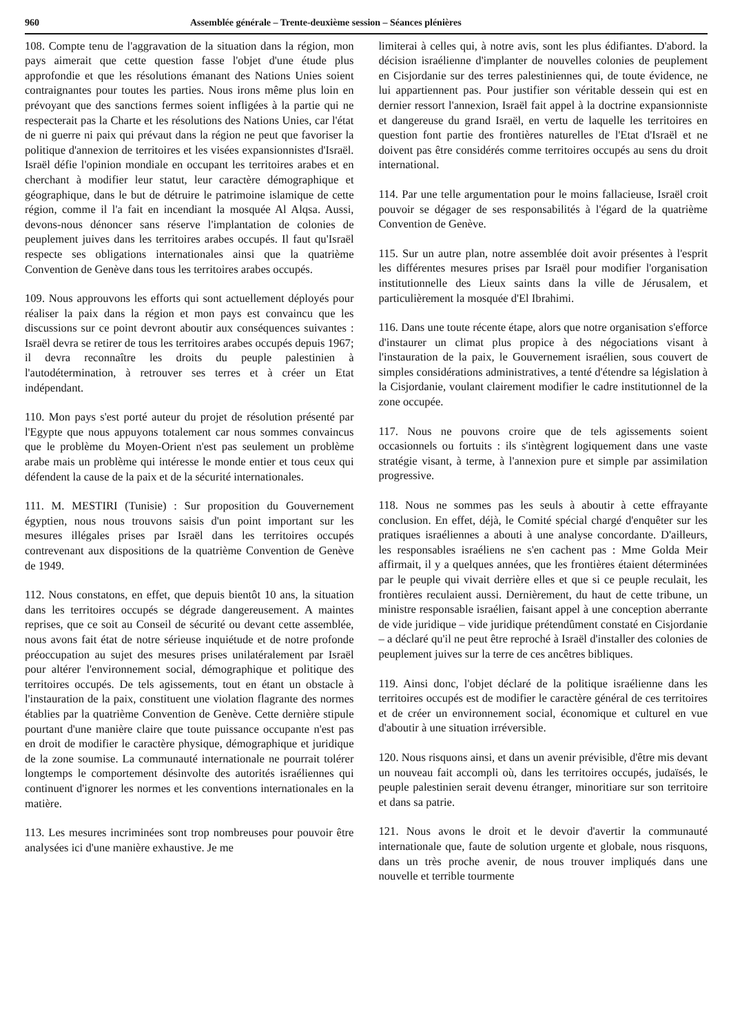960 Assemblée générale – Trente-deuxième session – Séances plénières
108. Compte tenu de l'aggravation de la situation dans la région, mon pays aimerait que cette question fasse l'objet d'une étude plus approfondie et que les résolutions émanant des Nations Unies soient contraignantes pour toutes les parties. Nous irons même plus loin en prévoyant que des sanctions fermes soient infligées à la partie qui ne respecterait pas la Charte et les résolutions des Nations Unies, car l'état de ni guerre ni paix qui prévaut dans la région ne peut que favoriser la politique d'annexion de territoires et les visées expansionnistes d'Israël. Israël défie l'opinion mondiale en occupant les territoires arabes et en cherchant à modifier leur statut, leur caractère démographique et géographique, dans le but de détruire le patrimoine islamique de cette région, comme il l'a fait en incendiant la mosquée Al Alqsa. Aussi, devons-nous dénoncer sans réserve l'implantation de colonies de peuplement juives dans les territoires arabes occupés. Il faut qu'Israël respecte ses obligations internationales ainsi que la quatrième Convention de Genève dans tous les territoires arabes occupés.
109. Nous approuvons les efforts qui sont actuellement déployés pour réaliser la paix dans la région et mon pays est convaincu que les discussions sur ce point devront aboutir aux conséquences suivantes : Israël devra se retirer de tous les territoires arabes occupés depuis 1967; il devra reconnaître les droits du peuple palestinien à l'autodétermination, à retrouver ses terres et à créer un Etat indépendant.
110. Mon pays s'est porté auteur du projet de résolution présenté par l'Egypte que nous appuyons totalement car nous sommes convaincus que le problème du Moyen-Orient n'est pas seulement un problème arabe mais un problème qui intéresse le monde entier et tous ceux qui défendent la cause de la paix et de la sécurité internationales.
111. M. MESTIRI (Tunisie) : Sur proposition du Gouvernement égyptien, nous nous trouvons saisis d'un point important sur les mesures illégales prises par Israël dans les territoires occupés contrevenant aux dispositions de la quatrième Convention de Genève de 1949.
112. Nous constatons, en effet, que depuis bientôt 10 ans, la situation dans les territoires occupés se dégrade dangereusement. A maintes reprises, que ce soit au Conseil de sécurité ou devant cette assemblée, nous avons fait état de notre sérieuse inquiétude et de notre profonde préoccupation au sujet des mesures prises unilatéralement par Israël pour altérer l'environnement social, démographique et politique des territoires occupés. De tels agissements, tout en étant un obstacle à l'instauration de la paix, constituent une violation flagrante des normes établies par la quatrième Convention de Genève. Cette dernière stipule pourtant d'une manière claire que toute puissance occupante n'est pas en droit de modifier le caractère physique, démographique et juridique de la zone soumise. La communauté internationale ne pourrait tolérer longtemps le comportement désinvolte des autorités israéliennes qui continuent d'ignorer les normes et les conventions internationales en la matière.
113. Les mesures incriminées sont trop nombreuses pour pouvoir être analysées ici d'une manière exhaustive. Je me
limiterai à celles qui, à notre avis, sont les plus édifiantes. D'abord. la décision israélienne d'implanter de nouvelles colonies de peuplement en Cisjordanie sur des terres palestiniennes qui, de toute évidence, ne lui appartiennent pas. Pour justifier son véritable dessein qui est en dernier ressort l'annexion, Israël fait appel à la doctrine expansionniste et dangereuse du grand Israël, en vertu de laquelle les territoires en question font partie des frontières naturelles de l'Etat d'Israël et ne doivent pas être considérés comme territoires occupés au sens du droit international.
114. Par une telle argumentation pour le moins fallacieuse, Israël croit pouvoir se dégager de ses responsabilités à l'égard de la quatrième Convention de Genève.
115. Sur un autre plan, notre assemblée doit avoir présentes à l'esprit les différentes mesures prises par Israël pour modifier l'organisation institutionnelle des Lieux saints dans la ville de Jérusalem, et particulièrement la mosquée d'El Ibrahimi.
116. Dans une toute récente étape, alors que notre organisation s'efforce d'instaurer un climat plus propice à des négociations visant à l'instauration de la paix, le Gouvernement israélien, sous couvert de simples considérations administratives, a tenté d'étendre sa législation à la Cisjordanie, voulant clairement modifier le cadre institutionnel de la zone occupée.
117. Nous ne pouvons croire que de tels agissements soient occasionnels ou fortuits : ils s'intègrent logiquement dans une vaste stratégie visant, à terme, à l'annexion pure et simple par assimilation progressive.
118. Nous ne sommes pas les seuls à aboutir à cette effrayante conclusion. En effet, déjà, le Comité spécial chargé d'enquêter sur les pratiques israéliennes a abouti à une analyse concordante. D'ailleurs, les responsables israéliens ne s'en cachent pas : Mme Golda Meir affirmait, il y a quelques années, que les frontières étaient déterminées par le peuple qui vivait derrière elles et que si ce peuple reculait, les frontières reculaient aussi. Dernièrement, du haut de cette tribune, un ministre responsable israélien, faisant appel à une conception aberrante de vide juridique – vide juridique prétendûment constaté en Cisjordanie – a déclaré qu'il ne peut être reproché à Israël d'installer des colonies de peuplement juives sur la terre de ces ancêtres bibliques.
119. Ainsi donc, l'objet déclaré de la politique israélienne dans les territoires occupés est de modifier le caractère général de ces territoires et de créer un environnement social, économique et culturel en vue d'aboutir à une situation irréversible.
120. Nous risquons ainsi, et dans un avenir prévisible, d'être mis devant un nouveau fait accompli où, dans les territoires occupés, judaïsés, le peuple palestinien serait devenu étranger, minoritiare sur son territoire et dans sa patrie.
121. Nous avons le droit et le devoir d'avertir la communauté internationale que, faute de solution urgente et globale, nous risquons, dans un très proche avenir, de nous trouver impliqués dans une nouvelle et terrible tourmente